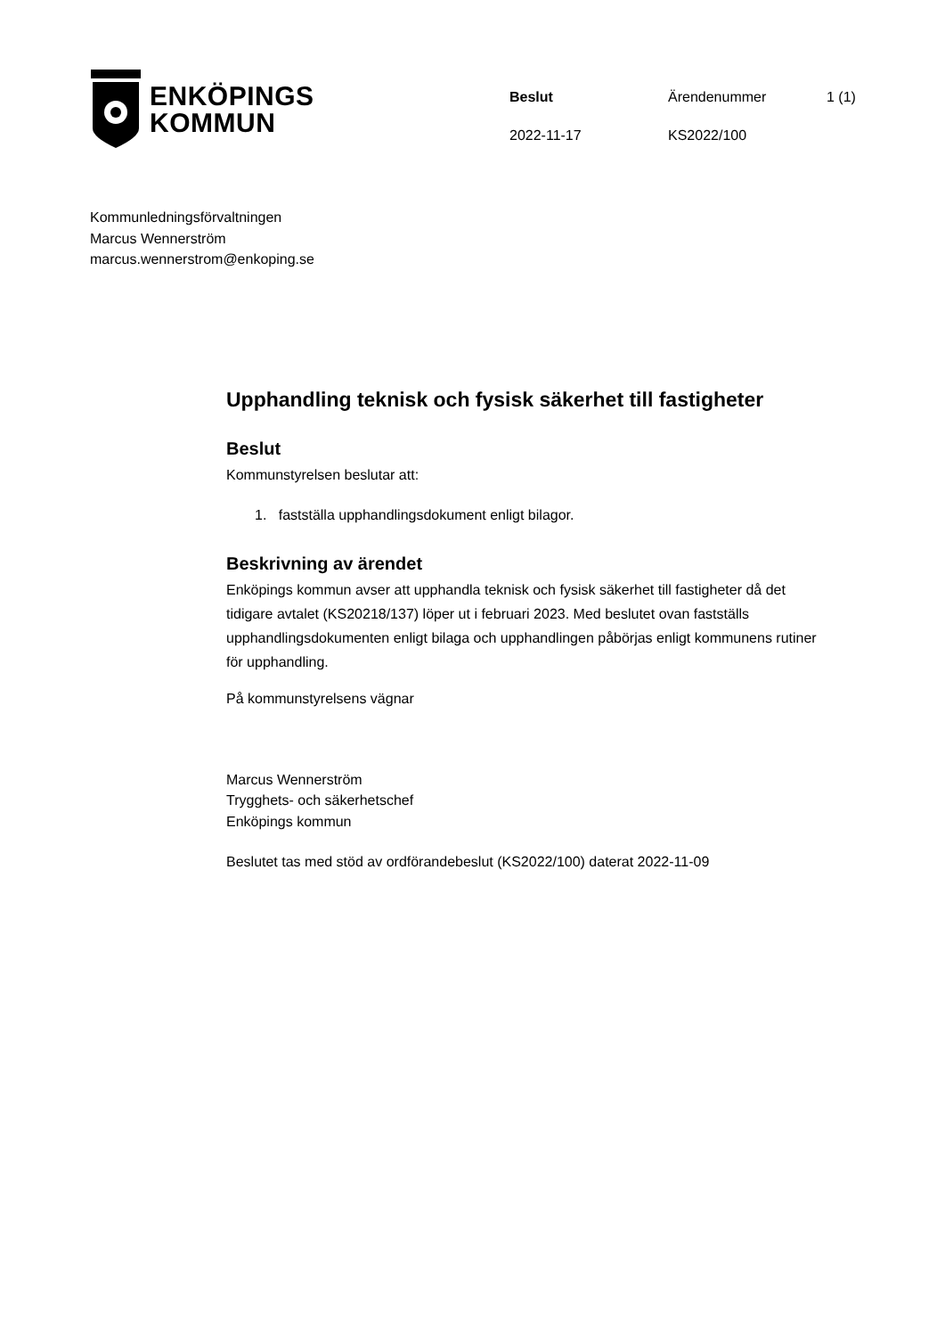ENKÖPINGS
KOMMUN
Beslut
Ärendenummer
1 (1)
2022-11-17
KS2022/100
Kommunledningsförvaltningen
Marcus Wennerström
marcus.wennerstrom@enkoping.se
Upphandling teknisk och fysisk säkerhet till fastigheter
Beslut
Kommunstyrelsen beslutar att:
1. fastställa upphandlingsdokument enligt bilagor.
Beskrivning av ärendet
Enköpings kommun avser att upphandla teknisk och fysisk säkerhet till fastigheter då det tidigare avtalet (KS20218/137) löper ut i februari 2023. Med beslutet ovan fastställs upphandlingsdokumenten enligt bilaga och upphandlingen påbörjas enligt kommunens rutiner för upphandling.
På kommunstyrelsens vägnar
Marcus Wennerström
Trygghets- och säkerhetschef
Enköpings kommun
Beslutet tas med stöd av ordförandebeslut (KS2022/100) daterat 2022-11-09